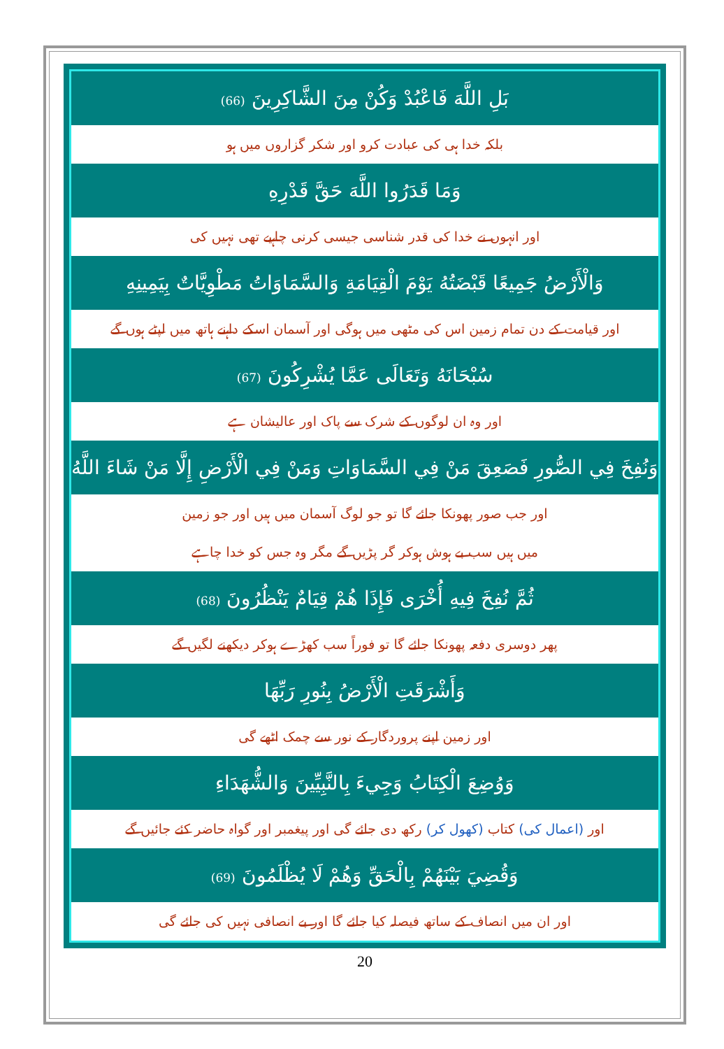بَلِ اللَّهَ فَاعْبُدْ وَكُنْ مِنَ الشَّاكِرِينَ (66)
بلکہ خدا ہی کی عبادت کرو اور شکر گزاروں میں ہو
وَمَا قَدَرُوا اللَّهَ حَقَّ قَدْرِهِ
اور انہوں نے خدا کی قدر شناسی جیسی کرنی چاہیے تھی نہیں کی
وَالْأَرْضُ جَمِيعًا قَبْضَتُهُ يَوْمَ الْقِيَامَةِ وَالسَّمَاوَاتُ مَطْوِيَّاتٌ بِيَمِينِهِ
اور قیامت کے دن تمام زمین اس کی مٹھی میں ہوگی اور آسمان اسکے داہنے ہاتھ میں لپٹے ہوں گے
سُبْحَانَهُ وَتَعَالَى عَمَّا يُشْرِكُونَ (67)
اور وہ ان لوگوں کے شرک سے پاک اور عالیشان ہے
وَنُفِخَ فِي الصُّورِ فَصَعِقَ مَنْ فِي السَّمَاوَاتِ وَمَنْ فِي الْأَرْضِ إِلَّا مَنْ شَاءَ اللَّهُ
اور جب صور پھونکا جائے گا تو جو لوگ آسمان میں ہیں اور جو زمین
میں ہیں سب بے ہوش ہوکر گر پڑیں گے مگر وہ جس کو خدا چاہے
ثُمَّ نُفِخَ فِيهِ أُخْرَى فَإِذَا هُمْ قِيَامٌ يَنْظُرُونَ (68)
پھر دوسری دفعہ پھونکا جائے گا تو فوراً سب کھڑے ہوکر دیکھنے لگیں گے
وَأَشْرَقَتِ الْأَرْضُ بِنُورِ رَبِّهَا
اور زمین اپنے پروردگار کے نور سے چمک اٹھے گی
وَوُضِعَ الْكِتَابُ وَجِيءَ بِالنَّبِيِّينَ وَالشُّهَدَاءِ
اور (اعمال کی) کتاب (کھول کر) رکھ دی جائے گی اور پیغمبر اور گواہ حاضر کئے جائیں گے
وَقُضِيَ بَيْنَهُمْ بِالْحَقِّ وَهُمْ لَا يُظْلَمُونَ (69)
اور ان میں انصاف کے ساتھ فیصلہ کیا جائے گا اور بے انصافی نہیں کی جائے گی
20